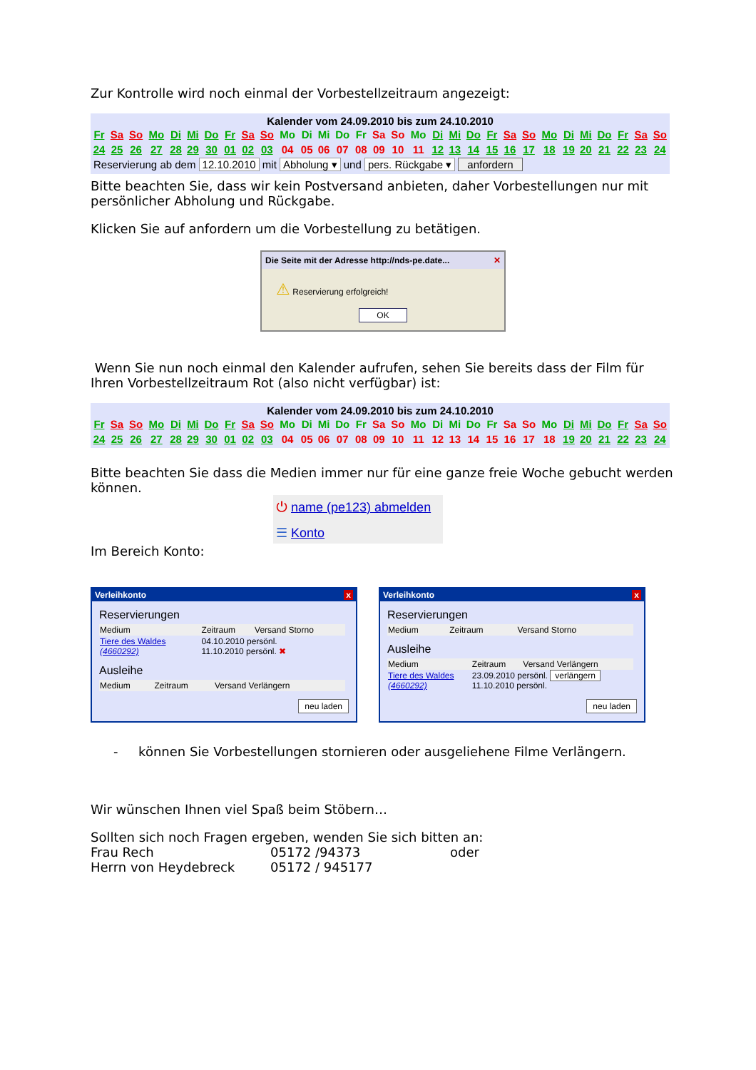Zur Kontrolle wird noch einmal der Vorbestellzeitraum angezeigt:
Kalender vom 24.09.2010 bis zum 24.10.2010
| Fr | Sa | So | Mo | Di | Mi | Do | Fr | Sa | So | Mo | Di | Mi | Do | Fr | Sa | So | Mo | Di | Mi | Do | Fr | Sa | So | Mo | Di | Mi | Do | Fr | Sa | So |
| 24 | 25 | 26 | 27 | 28 | 29 | 30 | 01 | 02 | 03 | 04 | 05 | 06 | 07 | 08 | 09 | 10 | 11 | 12 | 13 | 14 | 15 | 16 | 17 | 18 | 19 | 20 | 21 | 22 | 23 | 24 |
Reservierung ab dem 12.10.2010 mit Abholung ▾ und pers. Rückgabe ▾ anfordern
Bitte beachten Sie, dass wir kein Postversand anbieten, daher Vorbestellungen nur mit persönlicher Abholung und Rückgabe.
Klicken Sie auf anfordern um die Vorbestellung zu betätigen.
Die Seite mit der Adresse http://nds-pe.date... ✕
⚠ Reservierung erfolgreich!
OK
Wenn Sie nun noch einmal den Kalender aufrufen, sehen Sie bereits dass der Film für Ihren Vorbestellzeitraum Rot (also nicht verfügbar) ist:
Kalender vom 24.09.2010 bis zum 24.10.2010
| Fr | Sa | So | Mo | Di | Mi | Do | Fr | Sa | So | Mo | Di | Mi | Do | Fr | Sa | So | Mo | Di | Mi | Do | Fr | Sa | So | Mo | Di | Mi | Do | Fr | Sa | So |
| 24 | 25 | 26 | 27 | 28 | 29 | 30 | 01 | 02 | 03 | 04 | 05 | 06 | 07 | 08 | 09 | 10 | 11 | 12 | 13 | 14 | 15 | 16 | 17 | 18 | 19 | 20 | 21 | 22 | 23 | 24 |
Bitte beachten Sie dass die Medien immer nur für eine ganze freie Woche gebucht werden können.
⏻ name (pe123) abmelden
☰ Konto
Im Bereich Konto:
Verleihkonto x
Reservierungen
| Medium | Zeitraum | Versand Storno |
| Tiere des Waldes (4660292) | 04.10.2010 persönl. 11.10.2010 persönl. ✖ | |
Ausleihe
| Medium | Zeitraum | Versand Verlängern |
neu laden
Verleihkonto x
Reservierungen
| Medium | Zeitraum | Versand Storno |
Ausleihe
| Medium | Zeitraum | Versand Verlängern |
| Tiere des Waldes (4660292) | 23.09.2010 persönl. verlängern 11.10.2010 persönl. | |
neu laden
- können Sie Vorbestellungen stornieren oder ausgeliehene Filme Verlängern.
Wir wünschen Ihnen viel Spaß beim Stöbern…
Sollten sich noch Fragen ergeben, wenden Sie sich bitten an:
| Frau Rech | 05172 /94373 | oder |
| Herrn von Heydebreck | 05172 / 945177 | |